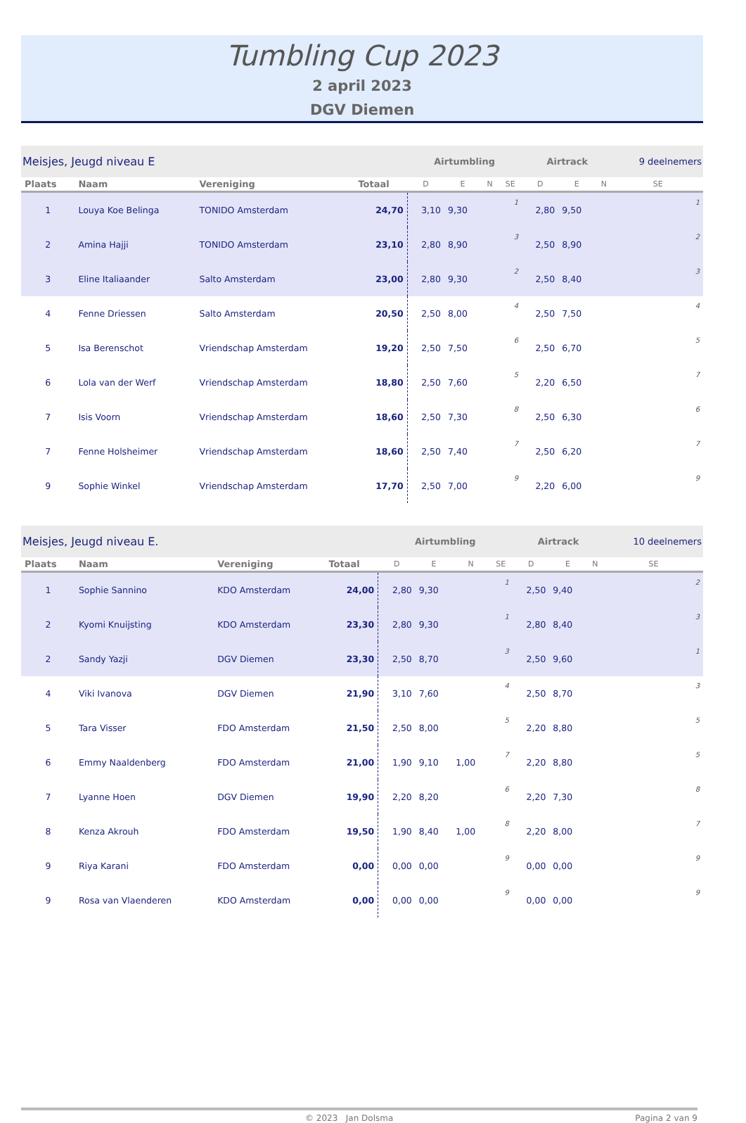Tumbling Cup 2023
2 april 2023
DGV Diemen
| Meisjes, Jeugd niveau E | | | | Airtumbling | | | | Airtrack | | | 9 deelnemers |
| Plaats | Naam | Vereniging | Totaal | D | E | N | SE | D | E | N | SE |
| 1 | Louya Koe Belinga | TONIDO Amsterdam | 24,70 | 3,10 | 9,30 | | 1 | 2,80 | 9,50 | | 1 |
| 2 | Amina Hajji | TONIDO Amsterdam | 23,10 | 2,80 | 8,90 | | 3 | 2,50 | 8,90 | | 2 |
| 3 | Eline Italiaander | Salto Amsterdam | 23,00 | 2,80 | 9,30 | | 2 | 2,50 | 8,40 | | 3 |
| 4 | Fenne Driessen | Salto Amsterdam | 20,50 | 2,50 | 8,00 | | 4 | 2,50 | 7,50 | | 4 |
| 5 | Isa Berenschot | Vriendschap Amsterdam | 19,20 | 2,50 | 7,50 | | 6 | 2,50 | 6,70 | | 5 |
| 6 | Lola van der Werf | Vriendschap Amsterdam | 18,80 | 2,50 | 7,60 | | 5 | 2,20 | 6,50 | | 7 |
| 7 | Isis Voorn | Vriendschap Amsterdam | 18,60 | 2,50 | 7,30 | | 8 | 2,50 | 6,30 | | 6 |
| 7 | Fenne Holsheimer | Vriendschap Amsterdam | 18,60 | 2,50 | 7,40 | | 7 | 2,50 | 6,20 | | 7 |
| 9 | Sophie Winkel | Vriendschap Amsterdam | 17,70 | 2,50 | 7,00 | | 9 | 2,20 | 6,00 | | 9 |
| Meisjes, Jeugd niveau E. | | | | Airtumbling | | | | Airtrack | | | 10 deelnemers |
| Plaats | Naam | Vereniging | Totaal | D | E | N | SE | D | E | N | SE |
| 1 | Sophie Sannino | KDO Amsterdam | 24,00 | 2,80 | 9,30 | | 1 | 2,50 | 9,40 | | 2 |
| 2 | Kyomi Knuijsting | KDO Amsterdam | 23,30 | 2,80 | 9,30 | | 1 | 2,80 | 8,40 | | 3 |
| 2 | Sandy Yazji | DGV Diemen | 23,30 | 2,50 | 8,70 | | 3 | 2,50 | 9,60 | | 1 |
| 4 | Viki Ivanova | DGV Diemen | 21,90 | 3,10 | 7,60 | | 4 | 2,50 | 8,70 | | 3 |
| 5 | Tara Visser | FDO Amsterdam | 21,50 | 2,50 | 8,00 | | 5 | 2,20 | 8,80 | | 5 |
| 6 | Emmy Naaldenberg | FDO Amsterdam | 21,00 | 1,90 | 9,10 | 1,00 | 7 | 2,20 | 8,80 | | 5 |
| 7 | Lyanne Hoen | DGV Diemen | 19,90 | 2,20 | 8,20 | | 6 | 2,20 | 7,30 | | 8 |
| 8 | Kenza Akrouh | FDO Amsterdam | 19,50 | 1,90 | 8,40 | 1,00 | 8 | 2,20 | 8,00 | | 7 |
| 9 | Riya Karani | FDO Amsterdam | 0,00 | 0,00 | 0,00 | | 9 | 0,00 | 0,00 | | 9 |
| 9 | Rosa van Vlaenderen | KDO Amsterdam | 0,00 | 0,00 | 0,00 | | 9 | 0,00 | 0,00 | | 9 |
© 2023 Jan Dolsma Pagina 2 van 9